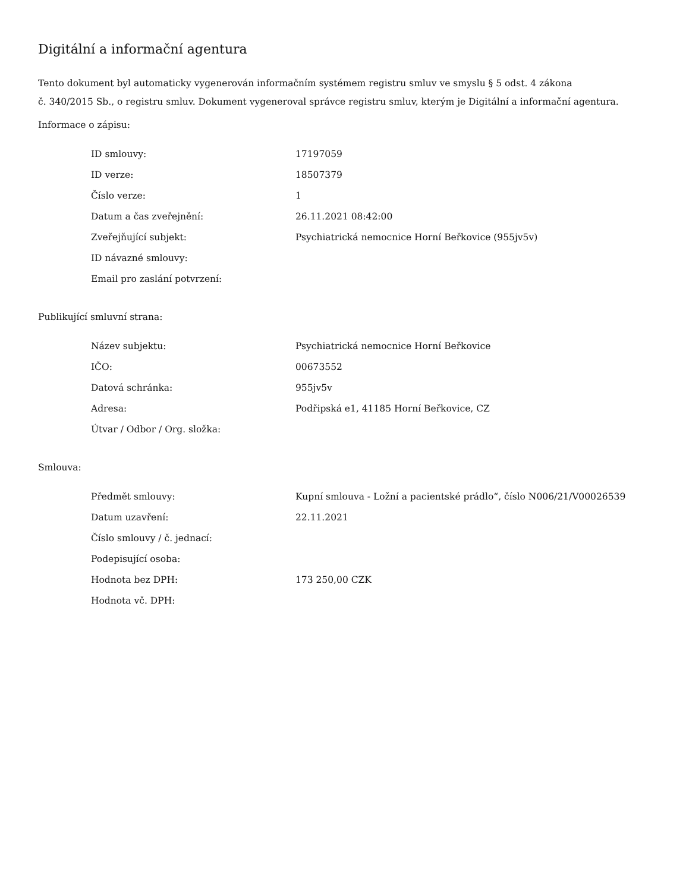Digitální a informační agentura
Tento dokument byl automaticky vygenerován informačním systémem registru smluv ve smyslu § 5 odst. 4 zákona
č. 340/2015 Sb., o registru smluv. Dokument vygeneroval správce registru smluv, kterým je Digitální a informační agentura.
Informace o zápisu:
| ID smlouvy: | 17197059 |
| ID verze: | 18507379 |
| Číslo verze: | 1 |
| Datum a čas zveřejnění: | 26.11.2021 08:42:00 |
| Zveřejňující subjekt: | Psychiatrická nemocnice Horní Beřkovice (955jv5v) |
| ID návazné smlouvy: | |
| Email pro zaslání potvrzení: | |
Publikující smluvní strana:
| Název subjektu: | Psychiatrická nemocnice Horní Beřkovice |
| IČO: | 00673552 |
| Datová schránka: | 955jv5v |
| Adresa: | Podřipská e1, 41185 Horní Beřkovice, CZ |
| Útvar / Odbor / Org. složka: | |
Smlouva:
| Předmět smlouvy: | Kupní smlouva - Ložní a pacientské prádlo“, číslo N006/21/V00026539 |
| Datum uzavření: | 22.11.2021 |
| Číslo smlouvy / č. jednací: | |
| Podepisující osoba: | |
| Hodnota bez DPH: | 173 250,00 CZK |
| Hodnota vč. DPH: | |